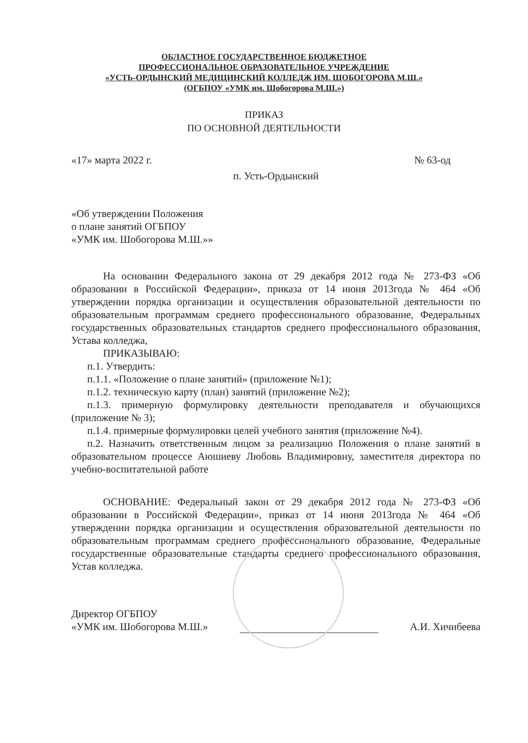ОБЛАСТНОЕ ГОСУДАРСТВЕННОЕ БЮДЖЕТНОЕ
ПРОФЕССИОНАЛЬНОЕ ОБРАЗОВАТЕЛЬНОЕ УЧРЕЖДЕНИЕ
«УСТЬ-ОРДЫНСКИЙ МЕДИЦИНСКИЙ КОЛЛЕДЖ ИМ. ШОБОГОРОВА М.Ш.»
(ОГБПОУ «УМК им. Шобогорова М.Ш.»)
ПРИКАЗ
ПО ОСНОВНОЙ ДЕЯТЕЛЬНОСТИ
«17» марта 2022 г. № 63-од
п. Усть-Ордынский
«Об утверждении Положения
о плане занятий ОГБПОУ
«УМК им. Шобогорова М.Ш.»»
На основании Федерального закона от 29 декабря 2012 года № 273-ФЗ «Об образовании в Российской Федерации», приказа от 14 июня 2013года № 464 «Об утверждении порядка организации и осуществления образовательной деятельности по образовательным программам среднего профессионального образование, Федеральных государственных образовательных стандартов среднего профессионального образования, Устава колледжа,
ПРИКАЗЫВАЮ:
п.1. Утвердить:
п.1.1. «Положение о плане занятий» (приложение №1);
п.1.2. техническую карту (план) занятий (приложение №2);
п.1.3. примерную формулировку деятельности преподавателя и обучающихся (приложение № 3);
п.1.4. примерные формулировки целей учебного занятия (приложение №4).
п.2. Назначить ответственным лицом за реализацию Положения о плане занятий в образовательном процессе Аюшиеву Любовь Владимировну, заместителя директора по учебно-воспитательной работе
ОСНОВАНИЕ: Федеральный закон от 29 декабря 2012 года № 273-ФЗ «Об образовании в Российской Федерации», приказ от 14 июня 2013года № 464 «Об утверждении порядка организации и осуществления образовательной деятельности по образовательным программам среднего профессионального образование, Федеральные государственные образовательные стандарты среднего профессионального образования, Устав колледжа.
Директор ОГБПОУ
«УМК им. Шобогорова М.Ш.» А.И. Хичибеева